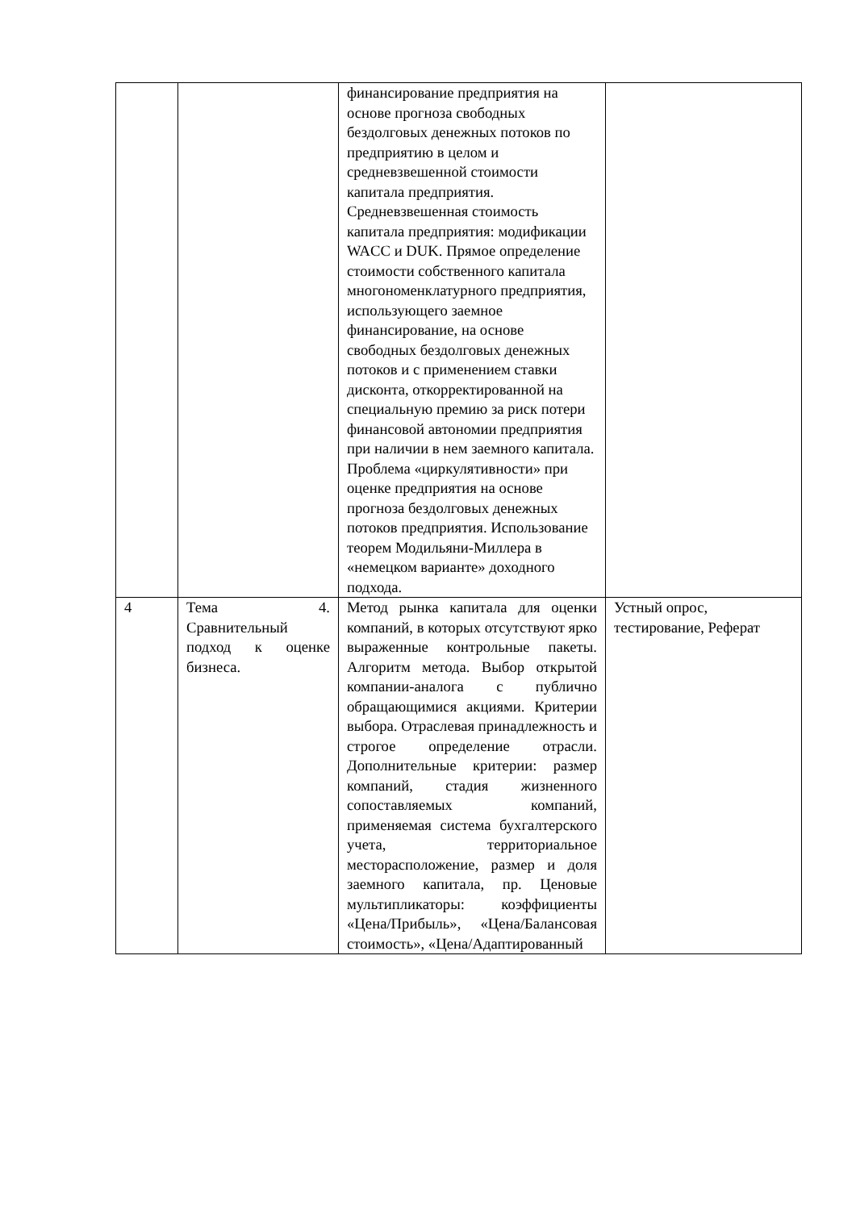| | | финансирование предприятия на основе прогноза свободных бездолговых денежных потоков по предприятию в целом и средневзвешенной стоимости капитала предприятия. Средневзвешенная стоимость капитала предприятия: модификации WACC и DUK. Прямое определение стоимости собственного капитала многономенклатурного предприятия, использующего заемное финансирование, на основе свободных бездолговых денежных потоков и с применением ставки дисконта, откорректированной на специальную премию за риск потери финансовой автономии предприятия при наличии в нем заемного капитала. Проблема «циркулятивности» при оценке предприятия на основе прогноза бездолговых денежных потоков предприятия. Использование теорем Модильяни-Миллера в «немецком варианте» доходного подхода. | |
| 4 | Тема 4. Сравнительный подход к оценке бизнеса. | Метод рынка капитала для оценки компаний, в которых отсутствуют ярко выраженные контрольные пакеты. Алгоритм метода. Выбор открытой компании-аналога с публично обращающимися акциями. Критерии выбора. Отраслевая принадлежность и строгое определение отрасли. Дополнительные критерии: размер компаний, стадия жизненного сопоставляемых компаний, применяемая система бухгалтерского учета, территориальное месторасположение, размер и доля заемного капитала, пр. Ценовые мультипликаторы: коэффициенты «Цена/Прибыль», «Цена/Балансовая стоимость», «Цена/Адаптированный | Устный опрос, тестирование, Реферат |